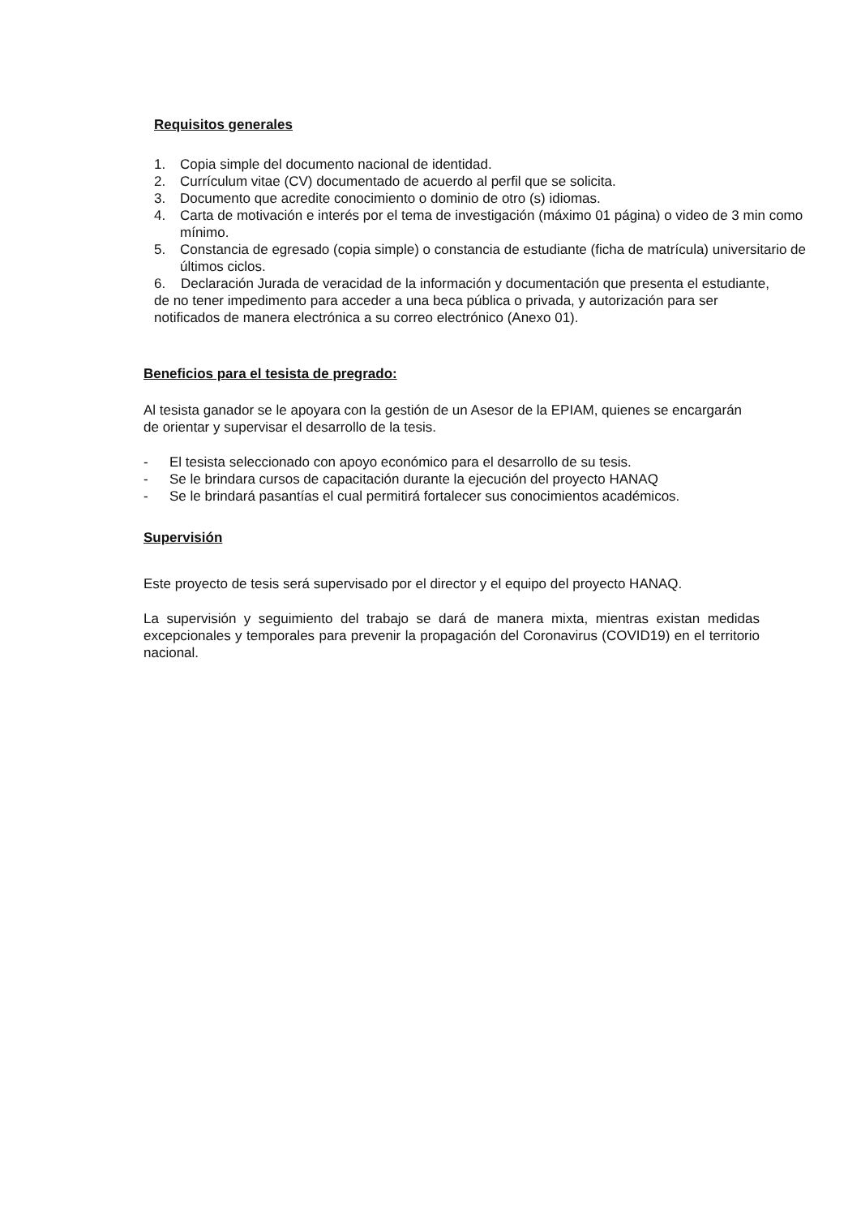Requisitos generales
1. Copia simple del documento nacional de identidad.
2. Currículum vitae (CV) documentado de acuerdo al perfil que se solicita.
3. Documento que acredite conocimiento o dominio de otro (s) idiomas.
4. Carta de motivación e interés por el tema de investigación (máximo 01 página) o video de 3 min como mínimo.
5. Constancia de egresado (copia simple) o constancia de estudiante (ficha de matrícula) universitario de últimos ciclos.
6. Declaración Jurada de veracidad de la información y documentación que presenta el estudiante, de no tener impedimento para acceder a una beca pública o privada, y autorización para ser notificados de manera electrónica a su correo electrónico (Anexo 01).
Beneficios para el tesista de pregrado:
Al tesista ganador se le apoyara con la gestión de un Asesor de la EPIAM, quienes se encargarán de orientar y supervisar el desarrollo de la tesis.
- El tesista seleccionado con apoyo económico para el desarrollo de su tesis.
- Se le brindara cursos de capacitación durante la ejecución del proyecto HANAQ
- Se le brindará pasantías el cual permitirá fortalecer sus conocimientos académicos.
Supervisión
Este proyecto de tesis será supervisado por el director y el equipo del proyecto HANAQ.
La supervisión y seguimiento del trabajo se dará de manera mixta, mientras existan medidas excepcionales y temporales para prevenir la propagación del Coronavirus (COVID19) en el territorio nacional.